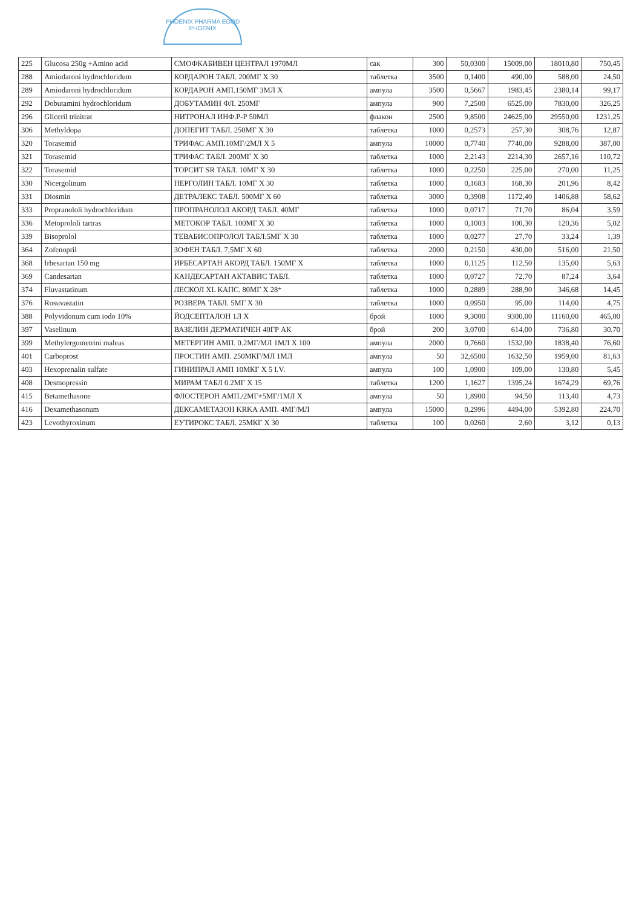PHOENIX PHARMA EOOD
PHOENIX
| 225 | Glucosa 250g +Amino acid | СМОФКАБИВЕН ЦЕНТРАЛ 1970МЛ | сак | 300 | 50,0300 | 15009,00 | 18010,80 | 750,45 |
| 288 | Amiodaroni hydrochloridum | КОРДАРОН ТАБЛ. 200МГ X 30 | таблетка | 3500 | 0,1400 | 490,00 | 588,00 | 24,50 |
| 289 | Amiodaroni hydrochloridum | КОРДАРОН АМП.150МГ 3МЛ X | ампула | 3500 | 0,5667 | 1983,45 | 2380,14 | 99,17 |
| 292 | Dobutamini hydrochloridum | ДОБУТАМИН ФЛ. 250МГ | ампула | 900 | 7,2500 | 6525,00 | 7830,00 | 326,25 |
| 296 | Gliceril trinitrat | НИТРОНАЛ ИНФ.Р-Р 50МЛ | флакон | 2500 | 9,8500 | 24625,00 | 29550,00 | 1231,25 |
| 306 | Methyldopa | ДОПЕГИТ ТАБЛ. 250МГ X 30 | таблетка | 1000 | 0,2573 | 257,30 | 308,76 | 12,87 |
| 320 | Torasemid | ТРИФАС АМП.10МГ/2МЛ X 5 | ампула | 10000 | 0,7740 | 7740,00 | 9288,00 | 387,00 |
| 321 | Torasemid | ТРИФАС ТАБЛ. 200МГ X 30 | таблетка | 1000 | 2,2143 | 2214,30 | 2657,16 | 110,72 |
| 322 | Torasemid | ТОРСИТ SR ТАБЛ. 10МГ X 30 | таблетка | 1000 | 0,2250 | 225,00 | 270,00 | 11,25 |
| 330 | Nicergolinum | НЕРГОЛИН ТАБЛ. 10МГ X 30 | таблетка | 1000 | 0,1683 | 168,30 | 201,96 | 8,42 |
| 331 | Diosmin | ДЕТРАЛЕКС ТАБЛ. 500МГ X 60 | таблетка | 3000 | 0,3908 | 1172,40 | 1406,88 | 58,62 |
| 333 | Propranololi hydrochloridum | ПРОПРАНОЛОЛ АКОРД ТАБЛ. 40МГ | таблетка | 1000 | 0,0717 | 71,70 | 86,04 | 3,59 |
| 336 | Metoprololi tartras | МЕТОКОР ТАБЛ. 100МГ X 30 | таблетка | 1000 | 0,1003 | 100,30 | 120,36 | 5,02 |
| 339 | Bisoprolol | ТЕВАБИСОПРОЛОЛ ТАБЛ.5МГ X 30 | таблетка | 1000 | 0,0277 | 27,70 | 33,24 | 1,39 |
| 364 | Zofenopril | ЗОФЕН ТАБЛ. 7,5МГ X 60 | таблетка | 2000 | 0,2150 | 430,00 | 516,00 | 21,50 |
| 368 | Irbesartan 150 mg | ИРБЕСАРТАН АКОРД ТАБЛ. 150МГ X | таблетка | 1000 | 0,1125 | 112,50 | 135,00 | 5,63 |
| 369 | Candesartan | КАНДЕСАРТАН АКТАВИС ТАБЛ. | таблетка | 1000 | 0,0727 | 72,70 | 87,24 | 3,64 |
| 374 | Fluvastatinum | ЛЕСКОЛ XL КАПС. 80МГ X 28* | таблетка | 1000 | 0,2889 | 288,90 | 346,68 | 14,45 |
| 376 | Rosuvastatin | РОЗВЕРА ТАБЛ. 5МГ X 30 | таблетка | 1000 | 0,0950 | 95,00 | 114,00 | 4,75 |
| 388 | Polyvidonum cum iodo 10% | ЙОДСЕПТАЛОН 1Л X | брой | 1000 | 9,3000 | 9300,00 | 11160,00 | 465,00 |
| 397 | Vaselinum | ВАЗЕЛИН ДЕРМАТИЧЕН 40ГР АК | брой | 200 | 3,0700 | 614,00 | 736,80 | 30,70 |
| 399 | Methylergometrini maleas | МЕТЕРГИН АМП. 0.2МГ/МЛ 1МЛ X 100 | ампула | 2000 | 0,7660 | 1532,00 | 1838,40 | 76,60 |
| 401 | Carboprost | ПРОСТИН АМП. 250МКГ/МЛ 1МЛ | ампула | 50 | 32,6500 | 1632,50 | 1959,00 | 81,63 |
| 403 | Hexoprenalin sulfate | ГИНИПРАЛ АМП 10МКГ X 5 I.V. | ампула | 100 | 1,0900 | 109,00 | 130,80 | 5,45 |
| 408 | Desmopressin | МИРАМ ТАБЛ 0.2МГ X 15 | таблетка | 1200 | 1,1627 | 1395,24 | 1674,29 | 69,76 |
| 415 | Betamethasone | ФЛОСТЕРОН АМП./2МГ+5МГ/1МЛ X | ампула | 50 | 1,8900 | 94,50 | 113,40 | 4,73 |
| 416 | Dexamethasonum | ДЕКСАМЕТАЗОН KRKA АМП. 4МГ/МЛ | ампула | 15000 | 0,2996 | 4494,00 | 5392,80 | 224,70 |
| 423 | Levothyroxinum | ЕУТИРОКС ТАБЛ. 25МКГ X 30 | таблетка | 100 | 0,0260 | 2,60 | 3,12 | 0,13 |